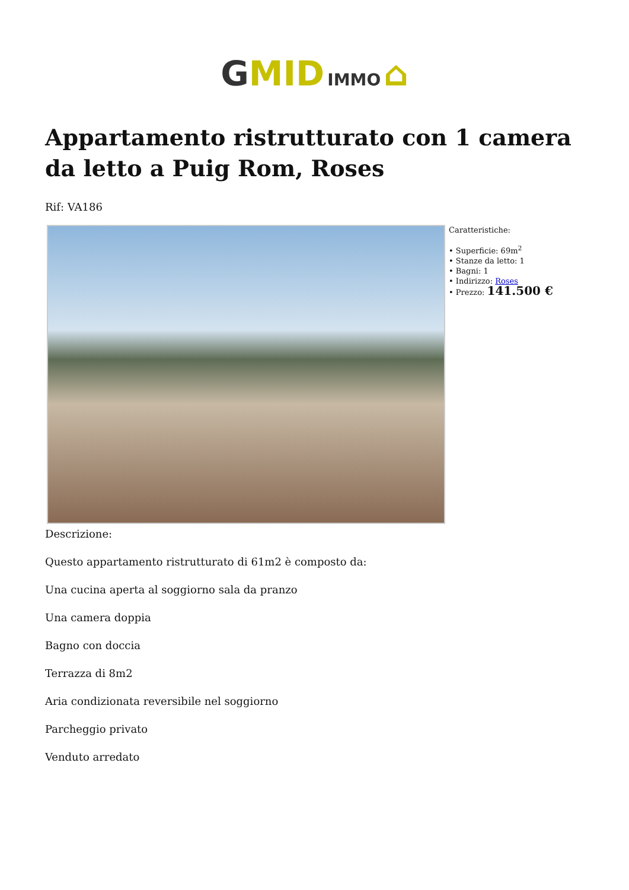GMID IMMO ⌂
Appartamento ristrutturato con 1 camera da letto a Puig Rom, Roses
Rif: VA186
Caratteristiche:
• Superficie: 69m<sup>2</sup>
• Stanze da letto: 1
• Bagni: 1
• Indirizzo: Roses
• Prezzo: 141.500 €
Descrizione:
Questo appartamento ristrutturato di 61m2 è composto da:
Una cucina aperta al soggiorno sala da pranzo
Una camera doppia
Bagno con doccia
Terrazza di 8m2
Aria condizionata reversibile nel soggiorno
Parcheggio privato
Venduto arredato